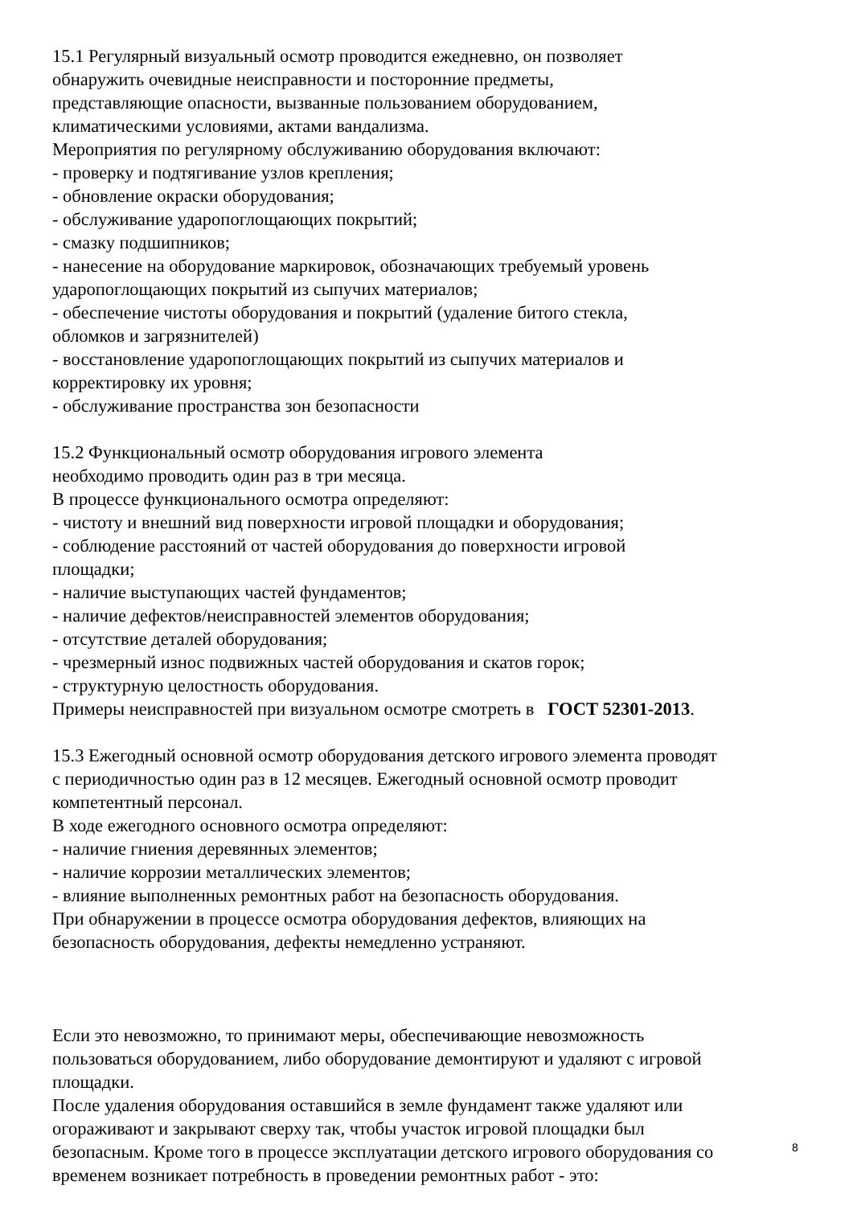15.1 Регулярный визуальный осмотр проводится ежедневно, он позволяет
обнаружить очевидные неисправности и посторонние предметы,
представляющие опасности, вызванные пользованием оборудованием,
климатическими условиями, актами вандализма.
Мероприятия по регулярному обслуживанию оборудования включают:
- проверку и подтягивание узлов крепления;
- обновление окраски оборудования;
- обслуживание ударопоглощающих покрытий;
- смазку подшипников;
- нанесение на оборудование маркировок, обозначающих требуемый уровень
ударопоглощающих покрытий из сыпучих материалов;
- обеспечение чистоты оборудования и покрытий (удаление битого стекла,
обломков и загрязнителей)
- восстановление ударопоглощающих покрытий из сыпучих материалов и
корректировку их уровня;
- обслуживание пространства зон безопасности
15.2 Функциональный осмотр оборудования игрового элемента
необходимо проводить один раз в три месяца.
В процессе функционального осмотра определяют:
- чистоту и внешний вид поверхности игровой площадки и оборудования;
- соблюдение расстояний от частей оборудования до поверхности игровой
площадки;
- наличие выступающих частей фундаментов;
- наличие дефектов/неисправностей элементов оборудования;
- отсутствие деталей оборудования;
- чрезмерный износ подвижных частей оборудования и скатов горок;
- структурную целостность оборудования.
Примеры неисправностей при визуальном осмотре смотреть в ГОСТ 52301-2013.
15.3 Ежегодный основной осмотр оборудования детского игрового элемента проводят
с периодичностью один раз в 12 месяцев. Ежегодный основной осмотр проводит
компетентный персонал.
В ходе ежегодного основного осмотра определяют:
- наличие гниения деревянных элементов;
- наличие коррозии металлических элементов;
- влияние выполненных ремонтных работ на безопасность оборудования.
При обнаружении в процессе осмотра оборудования дефектов, влияющих на
безопасность оборудования, дефекты немедленно устраняют.
Если это невозможно, то принимают меры, обеспечивающие невозможность
пользоваться оборудованием, либо оборудование демонтируют и удаляют с игровой
площадки.
После удаления оборудования оставшийся в земле фундамент также удаляют или
огораживают и закрывают сверху так, чтобы участок игровой площадки был
безопасным. Кроме того в процессе эксплуатации детского игрового оборудования со
временем возникает потребность в проведении ремонтных работ - это:
8